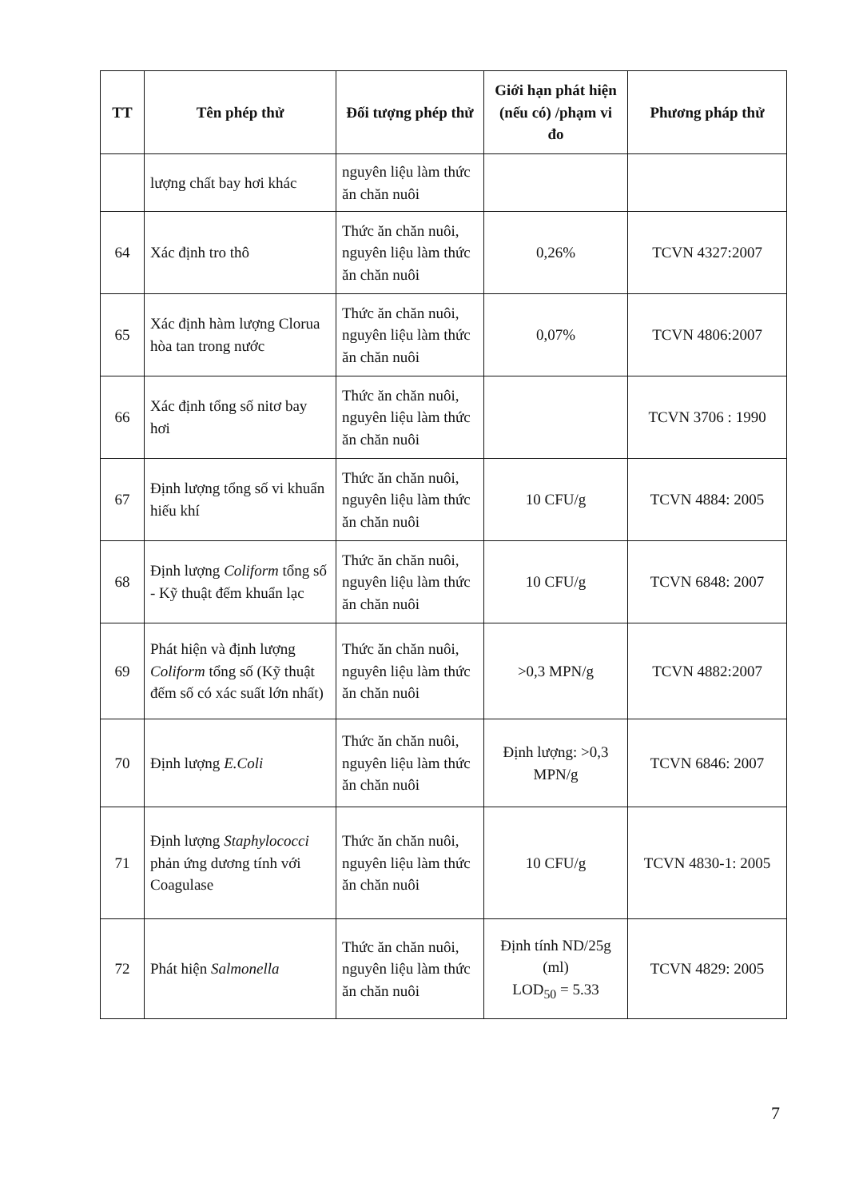| TT | Tên phép thử | Đối tượng phép thử | Giới hạn phát hiện (nếu có) /phạm vi đo | Phương pháp thử |
| --- | --- | --- | --- | --- |
| | lượng chất bay hơi khác | nguyên liệu làm thức ăn chăn nuôi | | |
| 64 | Xác định tro thô | Thức ăn chăn nuôi, nguyên liệu làm thức ăn chăn nuôi | 0,26% | TCVN 4327:2007 |
| 65 | Xác định hàm lượng Clorua hòa tan trong nước | Thức ăn chăn nuôi, nguyên liệu làm thức ăn chăn nuôi | 0,07% | TCVN 4806:2007 |
| 66 | Xác định tổng số nitơ bay hơi | Thức ăn chăn nuôi, nguyên liệu làm thức ăn chăn nuôi | | TCVN 3706 : 1990 |
| 67 | Định lượng tổng số vi khuẩn hiếu khí | Thức ăn chăn nuôi, nguyên liệu làm thức ăn chăn nuôi | 10 CFU/g | TCVN 4884: 2005 |
| 68 | Định lượng Coliform tổng số - Kỹ thuật đếm khuẩn lạc | Thức ăn chăn nuôi, nguyên liệu làm thức ăn chăn nuôi | 10 CFU/g | TCVN 6848: 2007 |
| 69 | Phát hiện và định lượng Coliform tổng số (Kỹ thuật đếm số có xác suất lớn nhất) | Thức ăn chăn nuôi, nguyên liệu làm thức ăn chăn nuôi | >0,3 MPN/g | TCVN 4882:2007 |
| 70 | Định lượng E.Coli | Thức ăn chăn nuôi, nguyên liệu làm thức ăn chăn nuôi | Định lượng: >0,3 MPN/g | TCVN 6846: 2007 |
| 71 | Định lượng Staphylococci phản ứng dương tính với Coagulase | Thức ăn chăn nuôi, nguyên liệu làm thức ăn chăn nuôi | 10 CFU/g | TCVN 4830-1: 2005 |
| 72 | Phát hiện Salmonella | Thức ăn chăn nuôi, nguyên liệu làm thức ăn chăn nuôi | Định tính ND/25g (ml) LOD<sub>50</sub> = 5.33 | TCVN 4829: 2005 |
7